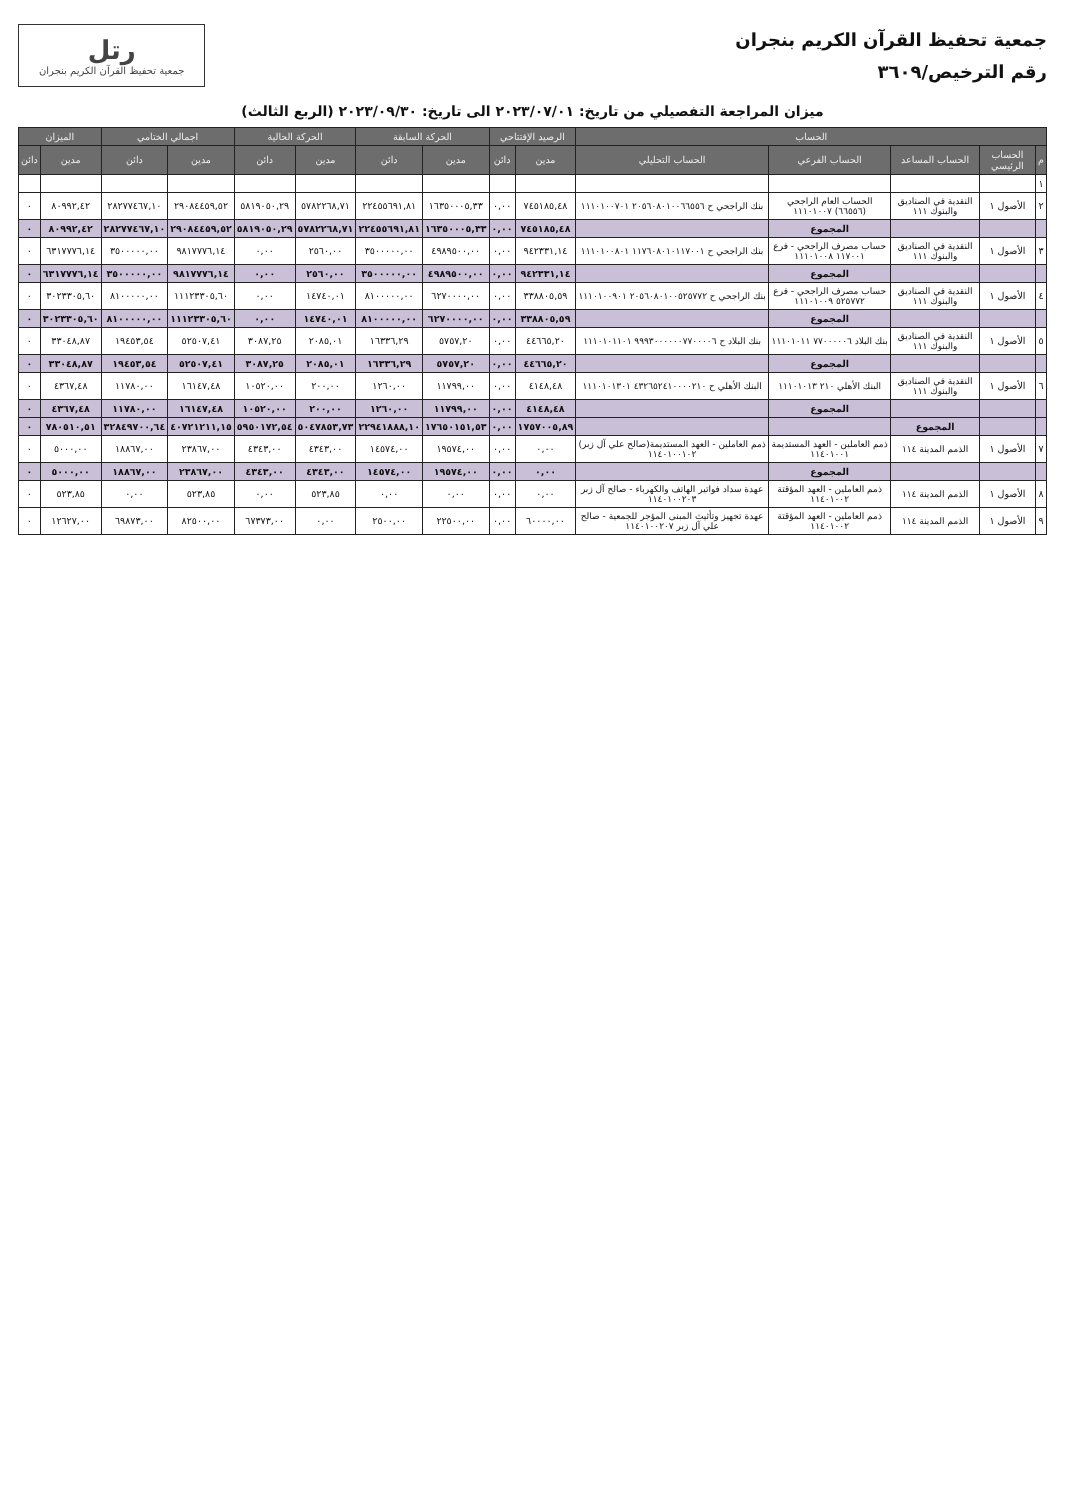جمعية تحفيظ القرآن الكريم بنجران
رقم الترخيص/٣٦٠٩
رتل
جمعية تحفيظ القرآن الكريم بنجران
ميزان المراجعة التفصيلي من تاريخ: ٢٠٢٣/٠٧/٠١ الى تاريخ: ٢٠٢٣/٠٩/٣٠ (الربع الثالث)
| الحساب | | | | | الرصيد الإفتتاحي | | الحركة السابقة | | الحركة الحالية | | اجمالي الختامي | | الميزان | |
| --- | --- | --- | --- | --- | --- | --- | --- | --- | --- | --- | --- | --- | --- | --- |
| م | الحساب الرئيسي | الحساب المساعد | الحساب الفرعي | الحساب التحليلي | مدين | دائن | مدين | دائن | مدين | دائن | مدين | دائن | مدين | دائن |
| ١ | | | | | | | | | | | | | | |
| ٢ | الأصول ١ | النقدية في الصناديق والبنوك ١١١ | الحساب العام الراجحي (٦٦٥٥٦) ١١١٠١٠٠٧ | بنك الراجحي ح ٢٠٥٦٠٨٠١٠٠٦٦٥٥٦ ١١١٠١٠٠٧٠١ | ٧٤٥١٨٥,٤٨ | ٠,٠٠ | ١٦٣٥٠٠٠٥,٣٣ | ٢٢٤٥٥٦٩١,٨١ | ٥٧٨٢٢٦٨,٧١ | ٥٨١٩٠٥٠,٢٩ | ٢٩٠٨٤٤٥٩,٥٢ | ٢٨٢٧٧٤٦٧,١٠ | ٨٠٩٩٢,٤٢ | ٠ |
| | | | المجموع | | ٧٤٥١٨٥,٤٨ | ٠,٠٠ | ١٦٣٥٠٠٠٥,٣٣ | ٢٢٤٥٥٦٩١,٨١ | ٥٧٨٢٢٦٨,٧١ | ٥٨١٩٠٥٠,٢٩ | ٢٩٠٨٤٤٥٩,٥٢ | ٢٨٢٧٧٤٦٧,١٠ | ٨٠٩٩٢,٤٢ | ٠ |
| ٣ | الأصول ١ | النقدية في الصناديق والبنوك ١١١ | حساب مصرف الراجحي - فرع ١١٧٠٠١ ١١١٠١٠٠٨ | بنك الراجحي ح ١١٧٦٠٨٠١٠١١٧٠٠١ ١١١٠١٠٠٨٠١ | ٩٤٢٣٣١,١٤ | ٠,٠٠ | ٤٩٨٩٥٠٠,٠٠ | ٣٥٠٠٠٠٠,٠٠ | ٢٥٦٠,٠٠ | ٠,٠٠ | ٩٨١٧٧٧٦,١٤ | ٣٥٠٠٠٠٠,٠٠ | ٦٣١٧٧٧٦,١٤ | ٠ |
| | | | المجموع | | ٩٤٢٣٣١,١٤ | ٠,٠٠ | ٤٩٨٩٥٠٠,٠٠ | ٣٥٠٠٠٠٠,٠٠ | ٢٥٦٠,٠٠ | ٠,٠٠ | ٩٨١٧٧٧٦,١٤ | ٣٥٠٠٠٠٠,٠٠ | ٦٣١٧٧٧٦,١٤ | ٠ |
| ٤ | الأصول ١ | النقدية في الصناديق والبنوك ١١١ | حساب مصرف الراجحي - فرع ٥٢٥٧٧٢ ١١١٠١٠٠٩ | بنك الراجحي ح ٢٠٥٦٠٨٠١٠٠٥٢٥٧٧٢ ١١١٠١٠٠٩٠١ | ٣٣٨٨٠٥,٥٩ | ٠,٠٠ | ٦٢٧٠٠٠٠,٠٠ | ٨١٠٠٠٠٠,٠٠ | ١٤٧٤٠,٠١ | ٠,٠٠ | ١١١٢٣٣٠٥,٦٠ | ٨١٠٠٠٠٠,٠٠ | ٣٠٢٣٣٠٥,٦٠ | ٠ |
| | | | المجموع | | ٣٣٨٨٠٥,٥٩ | ٠,٠٠ | ٦٢٧٠٠٠٠,٠٠ | ٨١٠٠٠٠٠,٠٠ | ١٤٧٤٠,٠١ | ٠,٠٠ | ١١١٢٣٣٠٥,٦٠ | ٨١٠٠٠٠٠,٠٠ | ٣٠٢٣٣٠٥,٦٠ | ٠ |
| ٥ | الأصول ١ | النقدية في الصناديق والبنوك ١١١ | بنك البلاد ٧٧٠٠٠٠٠٦ ١١١٠١٠١١ | بنك البلاد ح ٩٩٩٣٠٠٠٠٠٠٧٧٠٠٠٠٦ ١١١٠١٠١١٠١ | ٤٤٦٦٥,٢٠ | ٠,٠٠ | ٥٧٥٧,٢٠ | ١٦٣٣٦,٢٩ | ٢٠٨٥,٠١ | ٣٠٨٧,٢٥ | ٥٢٥٠٧,٤١ | ١٩٤٥٣,٥٤ | ٣٣٠٤٨,٨٧ | ٠ |
| | | | المجموع | | ٤٤٦٦٥,٢٠ | ٠,٠٠ | ٥٧٥٧,٢٠ | ١٦٣٣٦,٢٩ | ٢٠٨٥,٠١ | ٣٠٨٧,٢٥ | ٥٢٥٠٧,٤١ | ١٩٤٥٣,٥٤ | ٣٣٠٤٨,٨٧ | ٠ |
| ٦ | الأصول ١ | النقدية في الصناديق والبنوك ١١١ | البنك الأهلي ٢١٠ ١١١٠١٠١٣ | البنك الأهلي ح ٤٣٢٦٥٢٤١٠٠٠٠٢١٠ ١١١٠١٠١٣٠١ | ٤١٤٨,٤٨ | ٠,٠٠ | ١١٧٩٩,٠٠ | ١٢٦٠,٠٠ | ٢٠٠,٠٠ | ١٠٥٢٠,٠٠ | ١٦١٤٧,٤٨ | ١١٧٨٠,٠٠ | ٤٣٦٧,٤٨ | ٠ |
| | | | المجموع | | ٤١٤٨,٤٨ | ٠,٠٠ | ١١٧٩٩,٠٠ | ١٢٦٠,٠٠ | ٢٠٠,٠٠ | ١٠٥٢٠,٠٠ | ١٦١٤٧,٤٨ | ١١٧٨٠,٠٠ | ٤٣٦٧,٤٨ | ٠ |
| | | المجموع | | | ١٧٥٧٠٠٥,٨٩ | ٠,٠٠ | ١٧٦٥٠١٥١,٥٣ | ٢٢٩٤١٨٨٨,١٠ | ٥٠٤٧٨٥٣,٧٣ | ٥٩٥٠١٧٢,٥٤ | ٤٠٧٢١٢١١,١٥ | ٣٢٨٤٩٧٠٠,٦٤ | ٧٨٠٥١٠,٥١ | ٠ |
| ٧ | الأصول ١ | الذمم المدينة ١١٤ | ذمم العاملين - العهد المستديمة ١١٤٠١٠٠١ | ذمم العاملين - العهد المستديمة(صالح علي آل زبر) ١١٤٠١٠٠١٠٢ | ٠,٠٠ | ٠,٠٠ | ١٩٥٧٤,٠٠ | ١٤٥٧٤,٠٠ | ٤٣٤٣,٠٠ | ٤٣٤٣,٠٠ | ٢٣٨٦٧,٠٠ | ١٨٨٦٧,٠٠ | ٥٠٠٠,٠٠ | ٠ |
| | | | المجموع | | ٠,٠٠ | ٠,٠٠ | ١٩٥٧٤,٠٠ | ١٤٥٧٤,٠٠ | ٤٣٤٣,٠٠ | ٤٣٤٣,٠٠ | ٢٣٨٦٧,٠٠ | ١٨٨٦٧,٠٠ | ٥٠٠٠,٠٠ | ٠ |
| ٨ | الأصول ١ | الذمم المدينة ١١٤ | ذمم العاملين - العهد المؤقتة ١١٤٠١٠٠٢ | عهدة سداد فواتير الهاتف والكهرباء - صالح آل زبر ١١٤٠١٠٠٢٠٣ | ٠,٠٠ | ٠,٠٠ | ٠,٠٠ | ٠,٠٠ | ٥٢٣,٨٥ | ٠,٠٠ | ٥٢٣,٨٥ | ٠,٠٠ | ٥٢٣,٨٥ | ٠ |
| ٩ | الأصول ١ | الذمم المدينة ١١٤ | ذمم العاملين - العهد المؤقتة ١١٤٠١٠٠٢ | عهدة تجهيز وتأثيث المبنى المؤجر للجمعية - صالح علي آل زبر ١١٤٠١٠٠٢٠٧ | ٦٠٠٠٠,٠٠ | ٠,٠٠ | ٢٢٥٠٠,٠٠ | ٢٥٠٠,٠٠ | ٠,٠٠ | ٦٧٣٧٣,٠٠ | ٨٢٥٠٠,٠٠ | ٦٩٨٧٣,٠٠ | ١٢٦٢٧,٠٠ | ٠ |